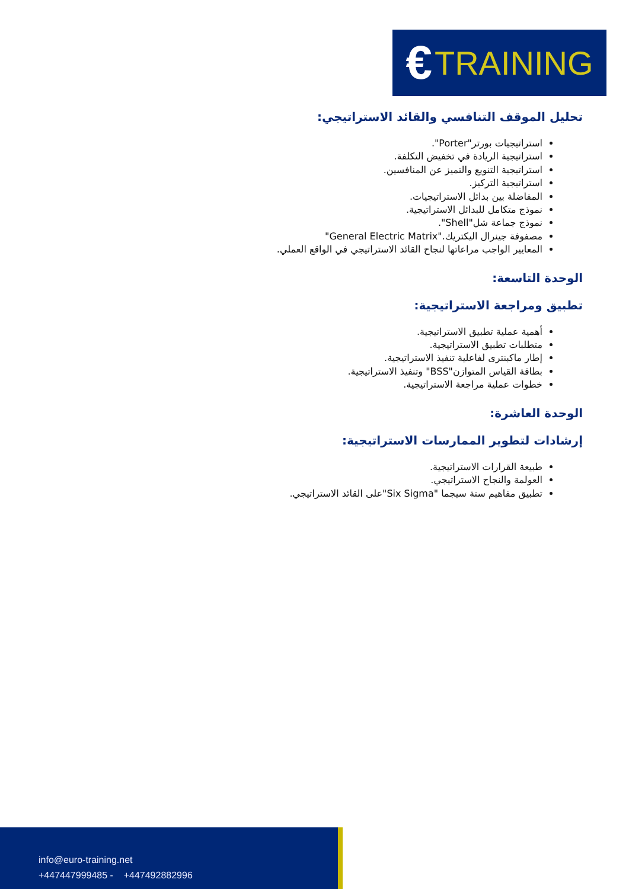€ TRAINING
تحليل الموقف التنافسي والقائد الاستراتيجي:
استراتيجيات بورتر"Porter".
استراتيجية الريادة في تخفيض التكلفة.
استراتيجية التنويع والتميز عن المنافسين.
استراتيجية التركيز.
المفاضلة بين بدائل الاستراتيجيات.
نموذج متكامل للبدائل الاستراتيجية.
نموذج جماعة شل"Shell".
مصفوفة جينرال اليكتريك."General Electric Matrix"
المعايير الواجب مراعاتها لنجاح القائد الاستراتيجي في الواقع العملي.
الوحدة التاسعة:
تطبيق ومراجعة الاستراتيجية:
أهمية عملية تطبيق الاستراتيجية.
متطلبات تطبيق الاستراتيجية.
إطار ماكبنترى لفاعلية تنفيذ الاستراتيجية.
بطاقة القياس المتوازن"BSS" وتنفيذ الاستراتيجية.
خطوات عملية مراجعة الاستراتيجية.
الوحدة العاشرة:
إرشادات لتطوير الممارسات الاستراتيجية:
طبيعة القرارات الاستراتيجية.
العولمة والنجاح الاستراتيجي.
تطبيق مفاهيم ستة سيجما "Six Sigma"على القائد الاستراتيجي.
info@euro-training.net
+447447999485 - +447492882996